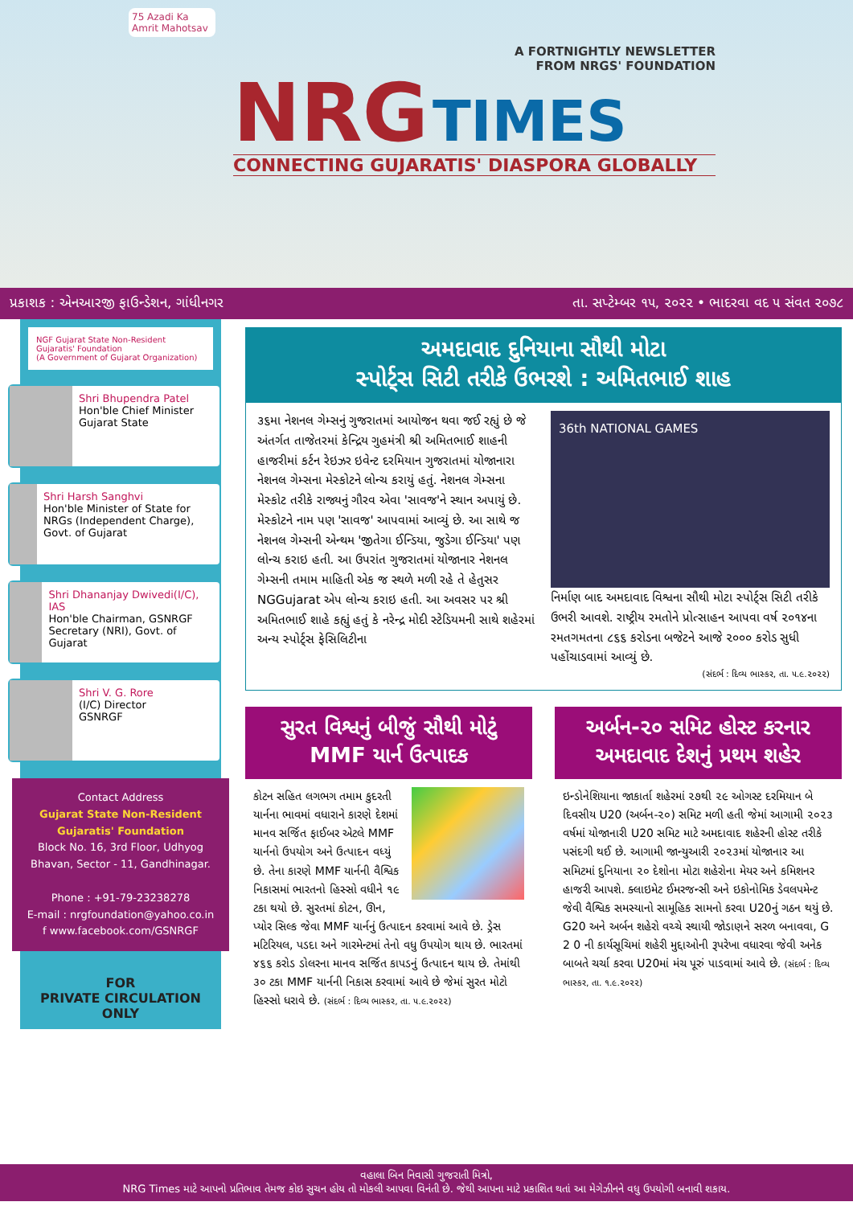75 Azadi Ka Amrit Mahotsav
A FORTNIGHTLY NEWSLETTER
FROM NRGS' FOUNDATION
NRG TIMES
CONNECTING GUJARATIS' DIASPORA GLOBALLY
પ્રકાશક : એનઆરજી ફાઉન્ડેશન, ગાંધીનગર તા. સપ્ટેમ્બર ૧૫, ૨૦૨૨ • ભાદરવા વદ ૫ સંવત ૨૦૭૮
NGF Gujarat State Non-Resident Gujaratis' Foundation
(A Government of Gujarat Organization)
Shri Bhupendra Patel
Hon'ble Chief Minister
Gujarat State
Shri Harsh Sanghvi
Hon'ble Minister of State for NRGs (Independent Charge), Govt. of Gujarat
Shri Dhananjay Dwivedi(I/C), IAS
Hon'ble Chairman, GSNRGF Secretary (NRI), Govt. of Gujarat
Shri V. G. Rore
(I/C) Director
GSNRGF
Contact Address
Gujarat State Non-Resident Gujaratis' Foundation
Block No. 16, 3rd Floor, Udhyog Bhavan, Sector - 11, Gandhinagar.
Phone : +91-79-23238278
E-mail : nrgfoundation@yahoo.co.in
f www.facebook.com/GSNRGF
FOR
PRIVATE CIRCULATION ONLY
અમદાવાદ દુનિયાના સૌથી મોટા
સ્પોર્ટ્સ સિટી તરીકે ઉભરશે : અમિતભાઈ શાહ
૩૬મા નેશનલ ગેમ્સનું ગુજરાતમાં આયોજન થવા જઈ રહ્યું છે જે અંતર્ગત તાજેતરમાં કેન્દ્રિય ગુહમંત્રી શ્રી અમિતભાઈ શાહની હાજરીમાં કર્ટન રેઇઝર ઇવેન્ટ દરમિયાન ગુજરાતમાં યોજાનારા નેશનલ ગેમ્સના મેસ્કોટને લોન્ચ કરાયું હતું. નેશનલ ગેમ્સના મેસ્કોટ તરીકે રાજ્યનું ગૌરવ એવા 'સાવજ'ને સ્થાન અપાયું છે. મેસ્કોટને નામ પણ 'સાવજ' આપવામાં આવ્યું છે. આ સાથે જ નેશનલ ગેમ્સની એન્થમ 'જીતેગા ઈન્ડિયા, જુડેગા ઈન્ડિયા' પણ લોન્ચ કરાઇ હતી. આ ઉપરાંત ગુજરાતમાં યોજાનાર નેશનલ ગેમ્સની તમામ માહિતી એક જ સ્થળે મળી રહે તે હેતુસર NGGujarat એપ લોન્ચ કરાઇ હતી. આ અવસર પર શ્રી અમિતભાઈ શાહે કહ્યું હતું કે નરેન્દ્ર મોદી સ્ટેડિયમની સાથે શહેરમાં અન્ય સ્પોર્ટ્સ ફેસિલિટીના
36th NATIONAL GAMES
નિર્માણ બાદ અમદાવાદ વિશ્વના સૌથી મોટા સ્પોર્ટ્સ સિટી તરીકે ઉભરી આવશે. રાષ્ટ્રીય રમતોને પ્રોત્સાહન આપવા વર્ષ ૨૦૧૪ના રમતગમતના ૮૬૬ કરોડના બજેટને આજે ૨૦૦૦ કરોડ સુધી પહોંચાડવામાં આવ્યું છે.
(સંદર્ભ : દિવ્ય ભાસ્કર, તા. ૫.૯.૨૦૨૨)
સુરત વિશ્વનું બીજું સૌથી મોટું MMF યાર્ન ઉત્પાદક
કોટન સહિત લગભગ તમામ કુદરતી યાર્નના ભાવમાં વધારાને કારણે દેશમાં માનવ સર્જિત ફાઈબર એટલે MMF યાર્નનો ઉપયોગ અને ઉત્પાદન વધ્યું છે. તેના કારણે MMF યાર્નની વૈશ્વિક નિકાસમાં ભારતનો હિસ્સો વધીને ૧૯ ટકા થયો છે. સુરતમાં કોટન, ઊન, પ્યોર સિલ્ક જેવા MMF યાર્નનું ઉત્પાદન કરવામાં આવે છે. ડ્રેસ મટિરિયલ, પડદા અને ગારમેન્ટમાં તેનો વધુ ઉપયોગ થાય છે. ભારતમાં ૪૬૬ કરોડ ડોલરના માનવ સર્જિત કાપડનું ઉત્પાદન થાય છે. તેમાંથી ૩૦ ટકા MMF યાર્નની નિકાસ કરવામાં આવે છે જેમાં સુરત મોટો હિસ્સો ધરાવે છે. (સંદર્ભ : દિવ્ય ભાસ્કર, તા. ૫.૯.૨૦૨૨)
અર્બન-૨૦ સમિટ હોસ્ટ કરનાર અમદાવાદ દેશનું પ્રથમ શહેર
ઇન્ડોનેશિયાના જાકાર્તા શહેરમાં ૨૭થી ૨૯ ઓગસ્ટ દરમિયાન બે દિવસીય U20 (અર્બન-૨૦) સમિટ મળી હતી જેમાં આગામી ૨૦૨૩ વર્ષમાં યોજાનારી U20 સમિટ માટે અમદાવાદ શહેરની હોસ્ટ તરીકે પસંદગી થઈ છે. આગામી જાન્યુઆરી ૨૦૨૩માં યોજાનાર આ સમિટમાં દુનિયાના ૨૦ દેશોના મોટા શહેરોના મેયર અને કમિશનર હાજરી આપશે. ક્લાઇમેટ ઈમરજન્સી અને ઇકોનોમિક ડેવલપમેન્ટ જેવી વૈશ્વિક સમસ્યાનો સામૂહિક સામનો કરવા U20નું ગઠન થયું છે. G20 અને અર્બન શહેરો વચ્ચે સ્થાયી જોડાણને સરળ બનાવવા, G 2 0 ની કાર્યસૂચિમાં શહેરી મુદ્દાઓની રૂપરેખા વધારવા જેવી અનેક બાબતે ચર્ચા કરવા U20માં મંચ પૂરું પાડવામાં આવે છે. (સંદર્ભ : દિવ્ય ભાસ્કર, તા. ૧.૯.૨૦૨૨)
વહાલા બિન નિવાસી ગુજરાતી મિત્રો,
NRG Times માટે આપનો પ્રતિભાવ તેમજ કોઇ સુચન હોય તો મોકલી આપવા વિનંતી છે. જેથી આપના માટે પ્રકાશિત થતાં આ મેગેઝીનને વધુ ઉપયોગી બનાવી શકાય.